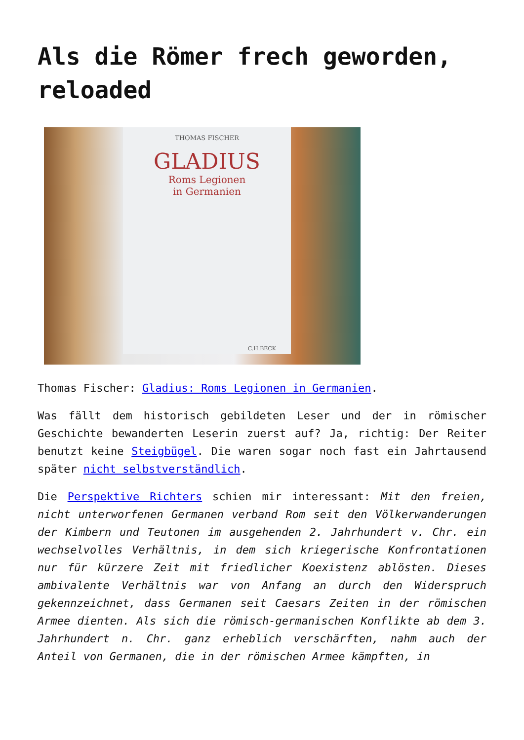Als die Römer frech geworden, reloaded
THOMAS FISCHER
GLADIUS
Roms Legionen
in Germanien
C.H.BECK
Thomas Fischer: Gladius: Roms Legionen in Germanien.
Was fällt dem historisch gebildeten Leser und der in römischer Geschichte bewanderten Leserin zuerst auf? Ja, richtig: Der Reiter benutzt keine Steigbügel. Die waren sogar noch fast ein Jahrtausend später nicht selbstverständlich.
Die Perspektive Richters schien mir interessant: Mit den freien, nicht unterworfenen Germanen verband Rom seit den Völkerwanderungen der Kimbern und Teutonen im ausgehenden 2. Jahrhundert v. Chr. ein wechselvolles Verhältnis, in dem sich kriegerische Konfrontationen nur für kürzere Zeit mit friedlicher Koexistenz ablösten. Dieses ambivalente Verhältnis war von Anfang an durch den Widerspruch gekennzeichnet, dass Germanen seit Caesars Zeiten in der römischen Armee dienten. Als sich die römisch-germanischen Konflikte ab dem 3. Jahrhundert n. Chr. ganz erheblich verschärften, nahm auch der Anteil von Germanen, die in der römischen Armee kämpften, in